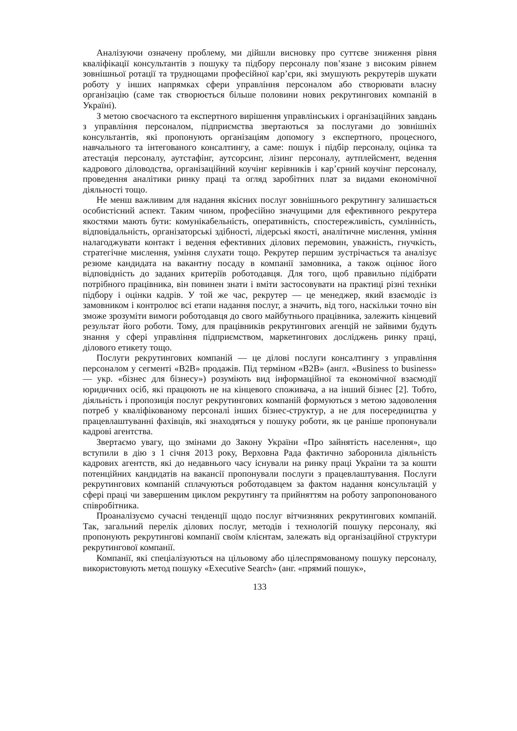Аналізуючи означену проблему, ми дійшли висновку про суттєве зниження рівня кваліфікації консультантів з пошуку та підбору персоналу пов’язане з високим рівнем зовнішньої ротації та труднощами професійної кар’єри, які змушують рекрутерів шукати роботу у інших напрямках сфери управління персоналом або створювати власну організацію (саме так створюється більше половини нових рекрутингових компаній в Україні).
З метою своєчасного та експертного вирішення управлінських і організаційних завдань з управління персоналом, підприємства звертаються за послугами до зовнішніх консультантів, які пропонують організаціям допомогу з експертного, процесного, навчального та інтегованого консалтингу, а саме: пошук і підбір персоналу, оцінка та атестація персоналу, аутстафінг, аутсорсинг, лізинг персоналу, аутплейсмент, ведення кадрового діловодства, організаційний коучінг керівників і кар’єрний коучінг персоналу, проведення аналітики ринку праці та огляд заробітних плат за видами економічної діяльності тощо.
Не менш важливим для надання якісних послуг зовнішнього рекрутингу залишається особистісний аспект. Таким чином, професійно значущими для ефективного рекрутера якостями мають бути: комунікабельність, оперативність, спостережливість, сумлінність, відповідальність, організаторські здібності, лідерські якості, аналітичне мислення, уміння налагоджувати контакт і ведення ефективних ділових перемовин, уважність, гнучкість, стратегічне мислення, уміння слухати тощо. Рекрутер першим зустрічається та аналізує резюме кандидата на вакантну посаду в компанії замовника, а також оцінює його відповідність до заданих критеріїв роботодавця. Для того, щоб правильно підібрати потрібного працівника, він повинен знати і вміти застосовувати на практиці різні техніки підбору і оцінки кадрів. У той же час, рекрутер — це менеджер, який взаємодіє із замовником і контролює всі етапи надання послуг, а значить, від того, наскільки точно він зможе зрозуміти вимоги роботодавця до свого майбутнього працівника, залежить кінцевий результат його роботи. Тому, для працівників рекрутингових агенцій не зайвими будуть знання у сфері управління підприємством, маркетингових досліджень ринку праці, ділового етикету тощо.
Послуги рекрутингових компаній — це ділові послуги консалтингу з управління персоналом у сегменті «B2B» продажів. Під терміном «B2B» (англ. «Business to business» — укр. «бізнес для бізнесу») розуміють вид інформаційної та економічної взаємодії юридичних осіб, які працюють не на кінцевого споживача, а на інший бізнес [2]. Тобто, діяльність і пропозиція послуг рекрутингових компаній формуються з метою задоволення потреб у кваліфікованому персоналі інших бізнес-структур, а не для посередництва у працевлаштуванні фахівців, які знаходяться у пошуку роботи, як це раніше пропонували кадрові агентства.
Звертаємо увагу, що змінами до Закону України «Про зайнятість населення», що вступили в дію з 1 січня 2013 року, Верховна Рада фактично заборонила діяльність кадрових агентств, які до недавнього часу існували на ринку праці України та за кошти потенційних кандидатів на вакансії пропонували послуги з працевлаштування. Послуги рекрутингових компаній сплачуються роботодавцем за фактом надання консультацій у сфері праці чи завершеним циклом рекрутингу та прийняттям на роботу запропонованого співробітника.
Проаналізуємо сучасні тенденції щодо послуг вітчизняних рекрутингових компаній. Так, загальний перелік ділових послуг, методів і технологій пошуку персоналу, які пропонують рекрутингові компанії своїм клієнтам, залежать від організаційної структури рекрутингової компанії.
Компанії, які спеціалізуються на цільовому або цілеспрямованому пошуку персоналу, використовують метод пошуку «Executive Search» (анг. «прямий пошук»,
133